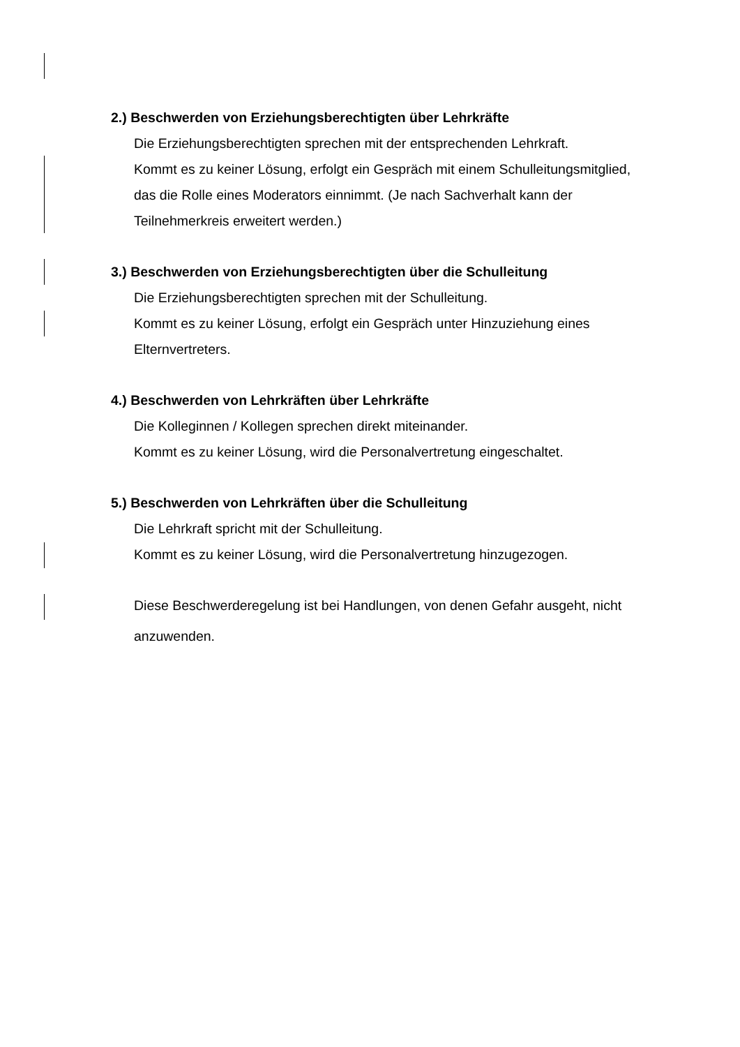2.) Beschwerden von Erziehungsberechtigten über Lehrkräfte
Die Erziehungsberechtigten sprechen mit der entsprechenden Lehrkraft.
Kommt es zu keiner Lösung, erfolgt ein Gespräch mit einem Schulleitungsmitglied, das die Rolle eines Moderators einnimmt. (Je nach Sachverhalt kann der Teilnehmerkreis erweitert werden.)
3.) Beschwerden von Erziehungsberechtigten über die Schulleitung
Die Erziehungsberechtigten sprechen mit der Schulleitung.
Kommt es zu keiner Lösung, erfolgt ein Gespräch unter Hinzuziehung eines Elternvertreters.
4.) Beschwerden von Lehrkräften über Lehrkräfte
Die Kolleginnen / Kollegen sprechen direkt miteinander.
Kommt es zu keiner Lösung, wird die Personalvertretung eingeschaltet.
5.) Beschwerden von Lehrkräften über die Schulleitung
Die Lehrkraft spricht mit der Schulleitung.
Kommt es zu keiner Lösung, wird die Personalvertretung hinzugezogen.
Diese Beschwerderegelung ist bei Handlungen, von denen Gefahr ausgeht, nicht anzuwenden.